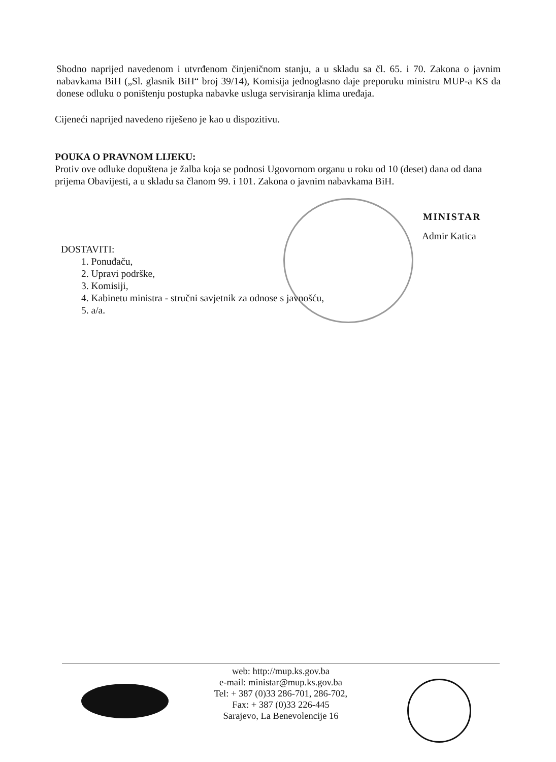Shodno naprijed navedenom i utvrđenom činjeničnom stanju, a u skladu sa čl. 65. i 70. Zakona o javnim nabavkama BiH („Sl. glasnik BiH“ broj 39/14), Komisija jednoglasno daje preporuku ministru MUP-a KS da donese odluku o poništenju postupka nabavke usluga servisiranja klima uređaja.
Cijeneći naprijed navedeno riješeno je kao u dispozitivu.
POUKA O PRAVNOM LIJEKU:
Protiv ove odluke dopuštena je žalba koja se podnosi Ugovornom organu u roku od 10 (deset) dana od dana prijema Obavijesti, a u skladu sa članom 99. i 101. Zakona o javnim nabavkama BiH.
MINISTAR
Admir Katica
DOSTAVITI:
1. Ponuđaču,
2. Upravi podrške,
3. Komisiji,
4. Kabinetu ministra - stručni savjetnik za odnose s javnošću,
5. a/a.
web: http://mup.ks.gov.ba
e-mail: ministar@mup.ks.gov.ba
Tel: + 387 (0)33 286-701, 286-702,
Fax: + 387 (0)33 226-445
Sarajevo, La Benevolencije 16